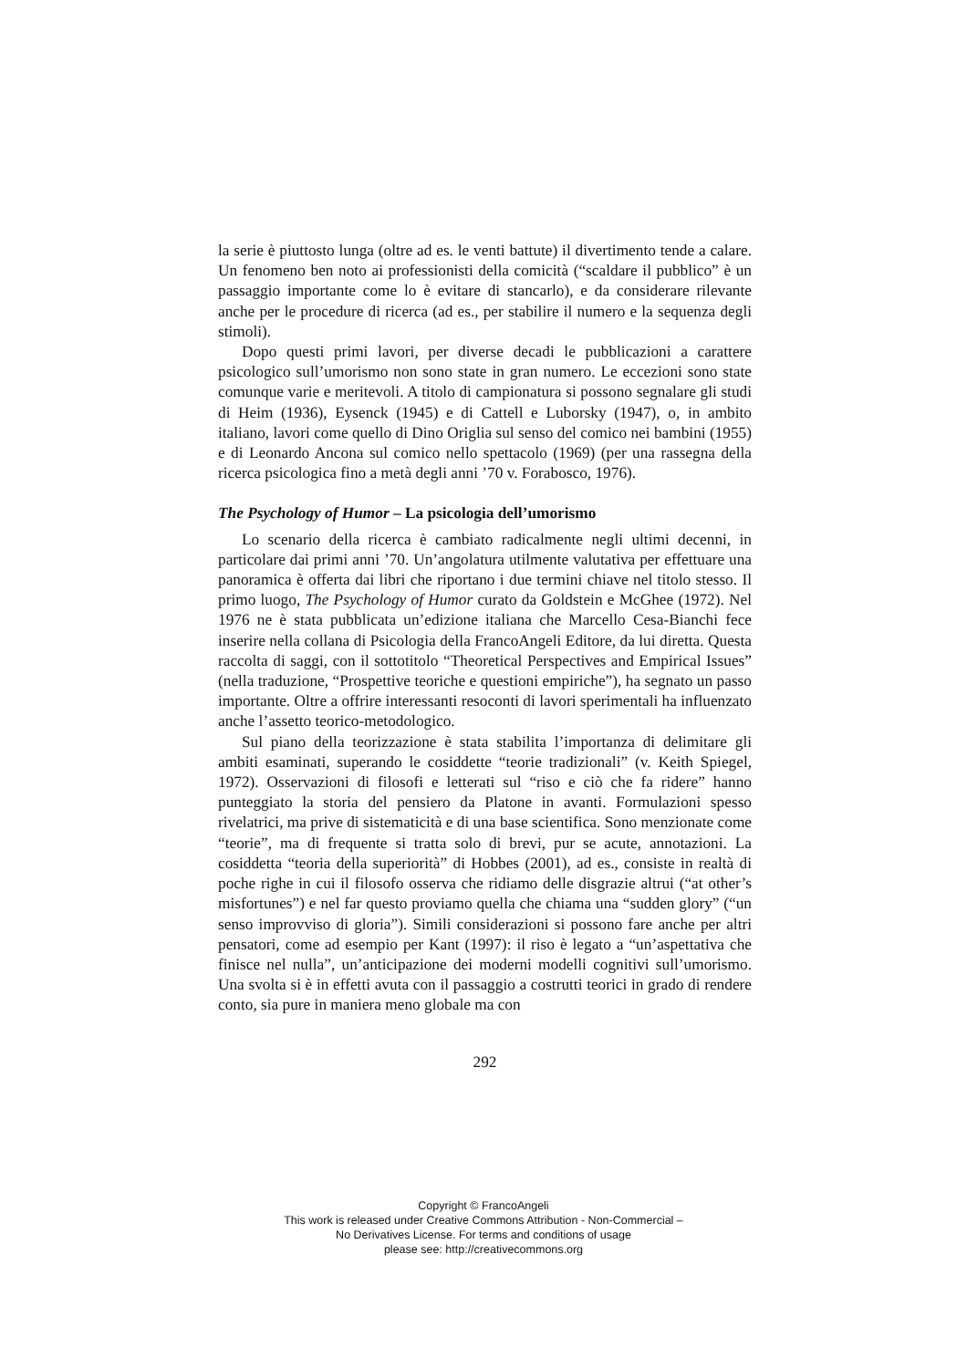la serie è piuttosto lunga (oltre ad es. le venti battute) il divertimento tende a calare. Un fenomeno ben noto ai professionisti della comicità (“scaldare il pubblico” è un passaggio importante come lo è evitare di stancarlo), e da considerare rilevante anche per le procedure di ricerca (ad es., per stabilire il numero e la sequenza degli stimoli).
Dopo questi primi lavori, per diverse decadi le pubblicazioni a carattere psicologico sull’umorismo non sono state in gran numero. Le eccezioni sono state comunque varie e meritevoli. A titolo di campionatura si possono segnalare gli studi di Heim (1936), Eysenck (1945) e di Cattell e Luborsky (1947), o, in ambito italiano, lavori come quello di Dino Origlia sul senso del comico nei bambini (1955) e di Leonardo Ancona sul comico nello spettacolo (1969) (per una rassegna della ricerca psicologica fino a metà degli anni ’70 v. Forabosco, 1976).
The Psychology of Humor – La psicologia dell’umorismo
Lo scenario della ricerca è cambiato radicalmente negli ultimi decenni, in particolare dai primi anni ’70. Un’angolatura utilmente valutativa per effettuare una panoramica è offerta dai libri che riportano i due termini chiave nel titolo stesso. Il primo luogo, The Psychology of Humor curato da Goldstein e McGhee (1972). Nel 1976 ne è stata pubblicata un’edizione italiana che Marcello Cesa-Bianchi fece inserire nella collana di Psicologia della FrancoAngeli Editore, da lui diretta. Questa raccolta di saggi, con il sottotitolo “Theoretical Perspectives and Empirical Issues” (nella traduzione, “Prospettive teoriche e questioni empiriche”), ha segnato un passo importante. Oltre a offrire interessanti resoconti di lavori sperimentali ha influenzato anche l’assetto teorico-metodologico.
Sul piano della teorizzazione è stata stabilita l’importanza di delimitare gli ambiti esaminati, superando le cosiddette “teorie tradizionali” (v. Keith Spiegel, 1972). Osservazioni di filosofi e letterati sul “riso e ciò che fa ridere” hanno punteggiato la storia del pensiero da Platone in avanti. Formulazioni spesso rivelatrici, ma prive di sistematicità e di una base scientifica. Sono menzionate come “teorie”, ma di frequente si tratta solo di brevi, pur se acute, annotazioni. La cosiddetta “teoria della superiorità” di Hobbes (2001), ad es., consiste in realtà di poche righe in cui il filosofo osserva che ridiamo delle disgrazie altrui (“at other’s misfortunes”) e nel far questo proviamo quella che chiama una “sudden glory” (“un senso improvviso di gloria”). Simili considerazioni si possono fare anche per altri pensatori, come ad esempio per Kant (1997): il riso è legato a “un’aspettativa che finisce nel nulla”, un’anticipazione dei moderni modelli cognitivi sull’umorismo. Una svolta si è in effetti avuta con il passaggio a costrutti teorici in grado di rendere conto, sia pure in maniera meno globale ma con
292
Copyright © FrancoAngeli
This work is released under Creative Commons Attribution - Non-Commercial –
No Derivatives License. For terms and conditions of usage
please see: http://creativecommons.org